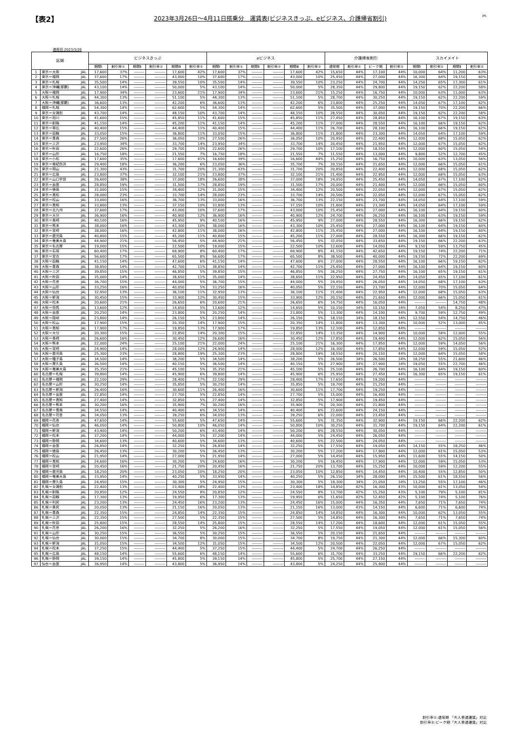【表2】
2023年3月26日～4月11日搭乗分　運賃表(ビジネスきっぷ、eビジネス、介護帰省割引)
JAL
適用日:2023/3/26
| 区間 | | | ビジネスきっぷ | | | | | | eビジネス | | | | | | 介護帰省割引 | | | | スカイメイト | | | |
| --- | --- | --- | --- | --- | --- | --- | --- | --- | --- | --- | --- | --- | --- | --- | --- | --- | --- | --- | --- | --- | --- | --- |
| | | | 期間Ⅰ | 割引率① | 期間Ⅱ | 割引率② | 期間Ⅲ | 割引率② | 期間Ⅰ | 割引率① | 期間Ⅱ | 割引率② | 期間Ⅲ | 割引率② | 通常期 | 割引率① | ピーク期 | 割引率② | 期間Ⅰ | 割引率① | 期間Ⅱ | 割引率② |
| 1 | 東京＝大阪 | JAL | 17,600 | 37% | ――― | ――― | 17,600 | 42% | 17,600 | 37% | ――― | ――― | 17,600 | 42% | 15,650 | 44% | 17,100 | 44% | 10,000 | 64% | 11,200 | 63% |
| 2 | 東京＝福岡 | JAL | 37,600 | 17% | ――― | ――― | 43,000 | 10% | 37,600 | 17% | ――― | ――― | 43,000 | 10% | 25,450 | 44% | 27,000 | 44% | 16,300 | 64% | 19,150 | 60% |
| 3 | 東京＝札幌 | JAL | 35,500 | 14% | ――― | ――― | 39,550 | 10% | 35,500 | 14% | ――― | ――― | 39,550 | 10% | 23,250 | 44% | 24,700 | 44% | 14,250 | 65% | 17,300 | 61% |
| 4 | 東京＝沖縄(那覇) | JAL | 43,100 | 14% | ――― | ――― | 50,000 | 5% | 43,100 | 14% | ――― | ――― | 50,000 | 5% | 28,350 | 44% | 29,800 | 44% | 19,150 | 62% | 22,200 | 58% |
| 5 | 大阪＝福岡 | JAL | 17,900 | 34% | ――― | ――― | 23,600 | 21% | 17,900 | 34% | ――― | ――― | 23,600 | 21% | 15,250 | 44% | 16,750 | 44% | 10,000 | 63% | 11,000 | 63% |
| 6 | 大阪＝札幌 | JAL | 44,300 | 13% | ――― | ――― | 51,100 | 5% | 44,300 | 13% | ――― | ――― | 51,100 | 5% | 28,700 | 44% | 30,250 | 44% | 19,150 | 62% | 22,200 | 59% |
| 7 | 大阪＝沖縄(那覇) | JAL | 36,600 | 13% | ――― | ――― | 42,200 | 6% | 36,600 | 13% | ――― | ――― | 42,200 | 6% | 23,800 | 44% | 25,250 | 44% | 14,050 | 67% | 17,100 | 62% |
| 8 | 福岡＝札幌 | JAL | 54,300 | 14% | ――― | ――― | 62,600 | 5% | 54,300 | 14% | ――― | ――― | 62,600 | 5% | 35,500 | 44% | 37,000 | 44% | 19,150 | 70% | 22,200 | 66% |
| 9 | 東京＝女満別 | JAL | 43,700 | 14% | ――― | ――― | 48,150 | 10% | 43,700 | 14% | ――― | ――― | 48,150 | 10% | 28,550 | 44% | 30,050 | 44% | 19,150 | 62% | 22,200 | 58% |
| 10 | 東京＝旭川 | JAL | 41,600 | 15% | ――― | ――― | 45,850 | 11% | 41,600 | 15% | ――― | ――― | 45,850 | 11% | 27,450 | 44% | 28,850 | 44% | 16,100 | 67% | 19,150 | 63% |
| 11 | 東京＝釧路 | JAL | 41,150 | 14% | ――― | ――― | 45,200 | 11% | 41,150 | 14% | ――― | ――― | 45,200 | 11% | 27,000 | 44% | 28,550 | 44% | 16,100 | 66% | 19,150 | 62% |
| 12 | 東京＝帯広 | JAL | 40,400 | 15% | ――― | ――― | 44,400 | 11% | 40,400 | 15% | ――― | ――― | 44,400 | 11% | 26,700 | 44% | 28,100 | 44% | 16,100 | 66% | 19,150 | 62% |
| 13 | 東京＝函館 | JAL | 33,050 | 15% | ――― | ――― | 36,800 | 11% | 33,050 | 15% | ――― | ――― | 36,800 | 11% | 21,800 | 44% | 23,300 | 44% | 14,050 | 64% | 17,100 | 59% |
| 14 | 東京＝青森 | JAL | 27,500 | 26% | ――― | ――― | 36,050 | 10% | 27,500 | 26% | ――― | ――― | 36,050 | 10% | 20,950 | 44% | 22,400 | 44% | 12,000 | 68% | 15,050 | 62% |
| 15 | 東京＝三沢 | JAL | 23,950 | 34% | ――― | ――― | 33,700 | 14% | 23,950 | 34% | ――― | ――― | 33,700 | 14% | 20,450 | 44% | 21,950 | 44% | 12,000 | 67% | 15,050 | 62% |
| 16 | 東京＝秋田 | JAL | 22,600 | 26% | ――― | ――― | 29,700 | 10% | 22,600 | 26% | ――― | ――― | 29,700 | 10% | 17,100 | 44% | 18,550 | 44% | 12,000 | 60% | 15,050 | 54% |
| 17 | 東京＝山形 | JAL | 16,750 | 18% | ――― | ――― | 21,550 | 7% | 16,750 | 18% | ――― | ――― | 21,550 | 7% | 11,550 | 44% | 13,000 | 44% | 9,800 | 52% | 12,700 | 45% |
| 18 | 東京＝小松 | JAL | 17,600 | 35% | ――― | ――― | 17,600 | 41% | 16,600 | 39% | ――― | ――― | 16,600 | 44% | 15,250 | 44% | 16,750 | 44% | 10,000 | 63% | 13,050 | 56% |
| 19 | 東京＝南紀白浜 | JAL | 29,400 | 18% | ――― | ――― | 36,200 | 6% | 23,050 | 36% | ――― | ――― | 35,700 | 7% | 20,150 | 44% | 21,650 | 44% | 12,000 | 66% | 15,050 | 61% |
| 20 | 東京＝岡山 | JAL | 21,300 | 43% | ――― | ――― | 31,700 | 20% | 21,300 | 43% | ――― | ――― | 31,700 | 20% | 20,850 | 44% | 22,400 | 44% | 12,000 | 68% | 15,050 | 62% |
| 21 | 東京＝広島 | JAL | 23,800 | 37% | ――― | ――― | 32,100 | 21% | 23,800 | 37% | ――― | ――― | 32,100 | 21% | 21,400 | 44% | 22,950 | 44% | 12,000 | 68% | 15,050 | 63% |
| 22 | 東京＝山口宇部 | JAL | 26,600 | 38% | ――― | ――― | 37,000 | 18% | 26,600 | 38% | ――― | ――― | 37,000 | 18% | 24,050 | 44% | 25,450 | 44% | 14,050 | 67% | 17,100 | 62% |
| 23 | 東京＝出雲 | JAL | 28,850 | 19% | ――― | ――― | 31,500 | 17% | 28,850 | 19% | ――― | ――― | 31,500 | 17% | 20,000 | 44% | 21,400 | 44% | 12,000 | 66% | 15,050 | 60% |
| 24 | 東京＝徳島 | JAL | 31,000 | 15% | ――― | ――― | 34,400 | 12% | 31,000 | 15% | ――― | ――― | 34,400 | 12% | 20,500 | 44% | 22,050 | 44% | 12,000 | 67% | 15,050 | 62% |
| 25 | 東京＝高松 | JAL | 28,000 | 23% | ――― | ――― | 33,700 | 14% | 28,000 | 23% | ――― | ――― | 33,700 | 14% | 20,500 | 44% | 22,050 | 44% | 12,000 | 67% | 15,050 | 62% |
| 26 | 東京＝松山 | JAL | 33,000 | 16% | ――― | ――― | 36,700 | 13% | 33,000 | 16% | ――― | ――― | 36,700 | 13% | 22,150 | 44% | 23,700 | 44% | 14,050 | 64% | 17,100 | 59% |
| 27 | 東京＝高知 | JAL | 33,800 | 13% | ――― | ――― | 37,150 | 10% | 33,800 | 13% | ――― | ――― | 37,150 | 10% | 21,800 | 44% | 23,300 | 44% | 14,050 | 64% | 17,100 | 59% |
| 28 | 東京＝北九州 | JAL | 37,600 | 17% | ――― | ――― | 43,000 | 10% | 37,600 | 17% | ――― | ――― | 43,000 | 10% | 25,450 | 44% | 27,000 | 44% | 16,100 | 64% | 19,150 | 60% |
| 29 | 東京＝大分 | JAL | 36,900 | 16% | ――― | ――― | 40,900 | 12% | 36,900 | 16% | ――― | ――― | 40,900 | 12% | 24,700 | 44% | 26,250 | 44% | 16,100 | 63% | 19,150 | 59% |
| 30 | 東京＝長崎 | JAL | 40,100 | 16% | ――― | ――― | 45,950 | 9% | 40,100 | 16% | ――― | ――― | 45,950 | 9% | 27,000 | 44% | 28,550 | 44% | 16,300 | 66% | 19,150 | 62% |
| 31 | 東京＝熊本 | JAL | 38,000 | 16% | ――― | ――― | 43,300 | 10% | 38,000 | 16% | ――― | ――― | 43,300 | 10% | 25,450 | 44% | 27,000 | 44% | 16,100 | 64% | 19,150 | 60% |
| 32 | 東京＝宮崎 | JAL | 38,000 | 16% | ――― | ――― | 42,800 | 11% | 38,000 | 16% | ――― | ――― | 42,800 | 11% | 25,450 | 44% | 27,000 | 44% | 16,100 | 64% | 19,150 | 60% |
| 33 | 東京＝鹿児島 | JAL | 40,800 | 15% | ――― | ――― | 45,200 | 11% | 40,800 | 15% | ――― | ――― | 45,200 | 11% | 27,000 | 44% | 28,550 | 44% | 16,300 | 66% | 19,150 | 62% |
| 34 | 東京＝奄美大島 | JAL | 44,900 | 21% | ――― | ――― | 56,450 | 5% | 44,900 | 21% | ――― | ――― | 56,450 | 5% | 32,050 | 44% | 33,650 | 44% | 19,150 | 66% | 22,200 | 63% |
| 35 | 東京＝名古屋 | JAL | 19,000 | 15% | ――― | ――― | 22,500 | 10% | 19,000 | 15% | ――― | ――― | 22,500 | 10% | 12,600 | 44% | 14,050 | 44% | 9,150 | 59% | 13,750 | 45% |
| 36 | 東京＝石垣 | JAL | 60,400 | 17% | ――― | ――― | 69,900 | 8% | 60,400 | 17% | ――― | ――― | 69,900 | 8% | 41,150 | 44% | 42,650 | 44% | 19,150 | 74% | 22,200 | 71% |
| 37 | 東京＝宮古 | JAL | 56,600 | 17% | ――― | ――― | 65,500 | 8% | 56,600 | 17% | ――― | ――― | 65,500 | 8% | 38,500 | 44% | 40,000 | 44% | 19,150 | 72% | 22,200 | 69% |
| 38 | 大阪＝函館 | JAL | 41,150 | 14% | ――― | ――― | 47,600 | 6% | 41,150 | 14% | ――― | ――― | 47,600 | 6% | 27,000 | 44% | 28,550 | 44% | 16,100 | 66% | 19,150 | 62% |
| 39 | 大阪＝青森 | JAL | 38,850 | 14% | ――― | ――― | 42,700 | 11% | 38,850 | 14% | ――― | ――― | 42,700 | 11% | 25,450 | 44% | 27,000 | 44% | 16,100 | 64% | 19,150 | 60% |
| 40 | 大阪＝三沢 | JAL | 39,850 | 15% | ――― | ――― | 46,850 | 5% | 39,850 | 15% | ――― | ――― | 46,850 | 5% | 26,250 | 44% | 27,750 | 44% | 16,100 | 65% | 19,150 | 61% |
| 41 | 大阪＝秋田 | JAL | 35,000 | 14% | ――― | ――― | 38,650 | 11% | 35,000 | 14% | ――― | ――― | 38,650 | 11% | 22,950 | 44% | 24,450 | 44% | 14,050 | 65% | 17,100 | 61% |
| 42 | 大阪＝花巻 | JAL | 36,700 | 15% | ――― | ――― | 44,000 | 5% | 36,700 | 15% | ――― | ――― | 44,000 | 5% | 24,450 | 44% | 26,050 | 44% | 14,050 | 68% | 17,100 | 63% |
| 43 | 大阪＝山形 | JAL | 33,250 | 16% | ――― | ――― | 40,050 | 5% | 33,250 | 16% | ――― | ――― | 40,050 | 5% | 22,150 | 44% | 23,700 | 44% | 12,000 | 70% | 15,050 | 64% |
| 44 | 大阪＝仙台 | JAL | 32,950 | 13% | ――― | ――― | 36,100 | 11% | 32,950 | 13% | ――― | ――― | 36,100 | 11% | 21,400 | 44% | 22,950 | 44% | 12,000 | 68% | 15,050 | 63% |
| 45 | 大阪＝新潟 | JAL | 30,450 | 15% | ――― | ――― | 33,900 | 12% | 30,450 | 15% | ――― | ――― | 33,900 | 12% | 20,150 | 44% | 21,650 | 44% | 12,000 | 66% | 15,050 | 61% |
| 46 | 大阪＝松本 | JAL | 20,600 | 21% | ――― | ――― | 26,650 | 6% | 20,600 | 21% | ――― | ――― | 26,650 | 6% | 14,750 | 44% | 16,050 | 44% | ――― | ――― | 14,750 | 48% |
| 47 | 大阪＝但馬 | JAL | 13,600 | 12% | ――― | ――― | 14,650 | 5% | 13,600 | 12% | ――― | ――― | 14,650 | 5% | 10,150 | 34% | 10,150 | 34% | 7,050 | 54% | 8,250 | 47% |
| 48 | 大阪＝出雲 | JAL | 20,250 | 14% | ――― | ――― | 23,800 | 5% | 20,250 | 14% | ――― | ――― | 23,800 | 5% | 13,300 | 44% | 14,100 | 44% | 9,700 | 59% | 12,750 | 49% |
| 49 | 大阪＝隠岐 | JAL | 23,800 | 14% | ――― | ――― | 26,150 | 5% | 23,800 | 14% | ――― | ――― | 26,150 | 5% | 18,150 | 34% | 18,150 | 34% | 12,550 | 54% | 14,750 | 46% |
| 50 | 大阪＝松山 | JAL | 17,900 | 15% | ――― | ――― | 20,350 | 14% | 17,900 | 15% | ――― | ――― | 20,350 | 14% | 11,800 | 44% | 13,300 | 44% | 10,000 | 52% | 13,000 | 45% |
| 51 | 大阪＝高知 | JAL | 17,900 | 17% | ――― | ――― | 19,850 | 13% | 17,900 | 17% | ――― | ――― | 19,850 | 13% | 12,100 | 44% | 12,850 | 44% | ――― | ――― | ――― | ――― |
| 52 | 大阪＝大分 | JAL | 20,300 | 15% | ――― | ――― | 22,850 | 14% | 20,300 | 15% | ――― | ――― | 22,850 | 14% | 13,350 | 44% | 14,900 | 44% | 10,000 | 58% | 12,000 | 55% |
| 53 | 大阪＝長崎 | JAL | 26,600 | 16% | ――― | ――― | 30,450 | 12% | 26,600 | 16% | ――― | ――― | 30,450 | 12% | 17,850 | 44% | 19,400 | 44% | 12,000 | 62% | 15,050 | 56% |
| 54 | 大阪＝熊本 | JAL | 22,000 | 24% | ――― | ――― | 25,100 | 21% | 22,000 | 24% | ――― | ――― | 25,100 | 21% | 16,300 | 44% | 17,850 | 44% | 12,000 | 59% | 14,050 | 56% |
| 55 | 大阪＝宮崎 | JAL | 24,900 | 14% | ――― | ――― | 28,000 | 12% | 24,900 | 14% | ――― | ――― | 28,000 | 12% | 16,300 | 44% | 17,850 | 44% | 12,000 | 59% | 15,050 | 52% |
| 56 | 大阪＝鹿児島 | JAL | 25,300 | 23% | ――― | ――― | 28,800 | 19% | 25,300 | 23% | ――― | ――― | 28,800 | 19% | 18,550 | 44% | 20,150 | 44% | 12,000 | 64% | 15,050 | 58% |
| 57 | 大阪＝種子島 | JAL | 34,500 | 14% | ――― | ――― | 38,200 | 5% | 34,500 | 14% | ――― | ――― | 38,200 | 5% | 26,500 | 34% | 26,500 | 34% | 18,250 | 55% | 21,600 | 46% |
| 58 | 大阪＝屋久島 | JAL | 36,500 | 14% | ――― | ――― | 40,150 | 5% | 36,500 | 14% | ――― | ――― | 40,150 | 5% | 27,900 | 34% | 27,900 | 34% | 19,050 | 55% | 22,700 | 46% |
| 59 | 大阪＝奄美大島 | JAL | 35,350 | 21% | ――― | ――― | 45,100 | 5% | 35,350 | 21% | ――― | ――― | 45,100 | 5% | 25,100 | 44% | 26,700 | 44% | 16,100 | 64% | 19,150 | 60% |
| 60 | 名古屋＝札幌 | JAL | 39,800 | 14% | ――― | ――― | 45,900 | 6% | 39,800 | 14% | ――― | ――― | 45,900 | 6% | 25,950 | 44% | 27,450 | 44% | 16,300 | 65% | 19,150 | 61% |
| 61 | 名古屋＝福岡 | JAL | 22,100 | 29% | ――― | ――― | 28,400 | 17% | 22,100 | 29% | ――― | ――― | 28,400 | 17% | 17,650 | 44% | 19,200 | 44% | ――― | ――― | ――― | ――― |
| 62 | 名古屋＝山形 | JAL | 30,250 | 14% | ――― | ――― | 35,850 | 5% | 30,250 | 14% | ――― | ――― | 35,850 | 5% | 19,700 | 44% | 21,250 | 44% | ――― | ――― | ――― | ――― |
| 63 | 名古屋＝新潟 | JAL | 26,400 | 16% | ――― | ――― | 30,600 | 11% | 26,400 | 16% | ――― | ――― | 30,600 | 11% | 17,700 | 44% | 19,250 | 44% | ――― | ――― | ――― | ――― |
| 64 | 名古屋＝出雲 | JAL | 22,850 | 14% | ――― | ――― | 27,700 | 5% | 22,850 | 14% | ――― | ――― | 27,700 | 5% | 15,000 | 44% | 16,400 | 44% | ――― | ――― | ――― | ――― |
| 65 | 名古屋＝高知 | JAL | 27,400 | 14% | ――― | ――― | 32,850 | 5% | 27,400 | 14% | ――― | ――― | 32,850 | 5% | 17,900 | 44% | 19,450 | 44% | ――― | ――― | ――― | ――― |
| 66 | 名古屋＝熊本 | JAL | 30,200 | 16% | ――― | ――― | 35,900 | 7% | 30,200 | 16% | ――― | ――― | 35,900 | 7% | 20,300 | 44% | 21,800 | 44% | ――― | ――― | ――― | ――― |
| 67 | 名古屋＝青森 | JAL | 34,550 | 14% | ――― | ――― | 40,400 | 6% | 34,550 | 14% | ――― | ――― | 40,400 | 6% | 22,600 | 44% | 24,150 | 44% | ――― | ――― | ――― | ――― |
| 68 | 名古屋＝花巻 | JAL | 34,050 | 13% | ――― | ――― | 39,250 | 6% | 34,050 | 13% | ――― | ――― | 39,250 | 6% | 22,000 | 44% | 23,450 | 44% | ――― | ――― | ――― | ――― |
| 69 | 福岡＝花巻 | JAL | 47,650 | 14% | ――― | ――― | 55,600 | 5% | 47,650 | 14% | ――― | ――― | 55,600 | 5% | 31,350 | 44% | 32,900 | 44% | 19,150 | 66% | 22,200 | 62% |
| 70 | 福岡＝仙台 | JAL | 46,050 | 14% | ――― | ――― | 50,800 | 10% | 46,050 | 14% | ――― | ――― | 50,800 | 10% | 30,250 | 44% | 31,700 | 44% | 19,150 | 64% | 22,200 | 61% |
| 71 | 福岡＝新潟 | JAL | 43,400 | 14% | ――― | ――― | 50,200 | 6% | 43,400 | 14% | ――― | ――― | 50,200 | 6% | 28,550 | 44% | 30,050 | 44% | ――― | ――― | ――― | ――― |
| 72 | 福岡＝松本 | JAL | 37,200 | 14% | ――― | ――― | 44,000 | 5% | 37,200 | 14% | ――― | ――― | 44,000 | 5% | 24,450 | 44% | 26,050 | 44% | ――― | ――― | ――― | ――― |
| 73 | 福岡＝静岡 | JAL | 34,600 | 13% | ――― | ――― | 40,600 | 5% | 34,600 | 13% | ――― | ――― | 40,600 | 5% | 22,500 | 44% | 24,050 | 44% | ――― | ――― | ――― | ――― |
| 74 | 福岡＝出雲 | JAL | 26,850 | 14% | ――― | ――― | 32,250 | 5% | 26,850 | 14% | ――― | ――― | 32,250 | 5% | 17,550 | 44% | 19,050 | 44% | 14,150 | 55% | 18,250 | 46% |
| 75 | 福岡＝徳島 | JAL | 26,450 | 13% | ――― | ――― | 30,200 | 5% | 26,450 | 13% | ――― | ――― | 30,200 | 5% | 17,200 | 44% | 17,900 | 44% | 12,000 | 61% | 15,050 | 53% |
| 76 | 福岡＝松山 | JAL | 21,950 | 14% | ――― | ――― | 27,000 | 5% | 21,950 | 14% | ――― | ――― | 27,000 | 5% | 14,450 | 44% | 15,950 | 44% | 11,600 | 55% | 14,150 | 50% |
| 77 | 福岡＝高知 | JAL | 24,600 | 16% | ――― | ――― | 30,200 | 5% | 24,600 | 16% | ――― | ――― | 30,200 | 5% | 16,450 | 44% | 17,900 | 44% | 12,000 | 59% | 15,050 | 53% |
| 78 | 福岡＝宮崎 | JAL | 20,450 | 16% | ――― | ――― | 21,750 | 20% | 20,450 | 16% | ――― | ――― | 21,750 | 20% | 13,700 | 44% | 15,250 | 44% | 10,000 | 59% | 12,200 | 55% |
| 79 | 福岡＝鹿児島 | JAL | 18,250 | 20% | ――― | ――― | 23,050 | 10% | 18,250 | 20% | ――― | ――― | 23,050 | 10% | 12,850 | 44% | 14,450 | 44% | 10,400 | 55% | 12,850 | 50% |
| 80 | 福岡＝奄美大島 | JAL | 33,950 | 14% | ――― | ――― | 40,250 | 5% | 33,950 | 14% | ――― | ――― | 40,250 | 5% | 26,150 | 34% | 28,000 | 34% | 15,500 | 61% | 18,550 | 56% |
| 81 | 福岡＝屋久島 | JAL | 24,950 | 15% | ――― | ――― | 30,300 | 5% | 24,950 | 15% | ――― | ――― | 30,300 | 5% | 19,300 | 34% | 21,050 | 34% | 13,250 | 55% | 17,100 | 46% |
| 82 | 札幌＝女満別 | JAL | 22,400 | 13% | ――― | ――― | 23,400 | 18% | 22,400 | 13% | ――― | ――― | 23,400 | 18% | 14,850 | 42% | 16,300 | 43% | 10,000 | 61% | 13,050 | 54% |
| 83 | 札幌＝釧路 | JAL | 20,850 | 12% | ――― | ――― | 24,550 | 8% | 20,850 | 12% | ――― | ――― | 24,550 | 8% | 13,700 | 42% | 15,250 | 43% | 5,100 | 79% | 5,100 | 81% |
| 84 | 札幌＝函館 | JAL | 17,300 | 13% | ――― | ――― | 19,950 | 6% | 17,300 | 13% | ――― | ――― | 19,950 | 6% | 11,650 | 42% | 12,450 | 42% | 5,100 | 74% | 5,100 | 76% |
| 85 | 札幌＝利尻 | JAL | 23,200 | 13% | ――― | ――― | 24,450 | 16% | 23,200 | 13% | ――― | ――― | 24,450 | 16% | 15,000 | 44% | 16,350 | 44% | 7,650 | 71% | 7,650 | 74% |
| 86 | 札幌＝奥尻 | JAL | 20,050 | 13% | ――― | ――― | 21,150 | 16% | 20,050 | 13% | ――― | ――― | 21,150 | 16% | 13,000 | 43% | 14,150 | 44% | 6,600 | 71% | 6,600 | 74% |
| 87 | 札幌＝青森 | JAL | 22,350 | 15% | ――― | ――― | 24,850 | 14% | 22,350 | 15% | ――― | ――― | 24,850 | 14% | 14,850 | 44% | 16,300 | 44% | 10,000 | 62% | 13,050 | 55% |
| 88 | 札幌＝三沢 | JAL | 22,350 | 15% | ――― | ――― | 27,500 | 5% | 22,350 | 15% | ――― | ――― | 27,500 | 5% | 14,850 | 44% | 16,300 | 44% | 7,650 | 71% | 7,650 | 74% |
| 89 | 札幌＝秋田 | JAL | 25,800 | 15% | ――― | ――― | 28,550 | 14% | 25,800 | 15% | ――― | ――― | 28,550 | 14% | 17,200 | 44% | 18,600 | 44% | 12,000 | 61% | 15,050 | 55% |
| 90 | 札幌＝花巻 | JAL | 26,200 | 16% | ――― | ――― | 32,250 | 5% | 26,200 | 16% | ――― | ――― | 32,250 | 5% | 17,550 | 44% | 19,050 | 44% | 12,000 | 61% | 15,050 | 56% |
| 91 | 札幌＝山形 | JAL | 30,250 | 15% | ――― | ――― | 36,550 | 5% | 30,250 | 15% | ――― | ――― | 36,550 | 5% | 20,150 | 44% | 21,650 | 44% | ――― | ――― | ――― | ――― |
| 92 | 札幌＝仙台 | JAL | 30,000 | 15% | ――― | ――― | 34,700 | 8% | 30,000 | 15% | ――― | ――― | 34,700 | 8% | 19,750 | 44% | 21,300 | 44% | 12,000 | 66% | 15,300 | 60% |
| 93 | 札幌＝新潟 | JAL | 31,050 | 15% | ――― | ――― | 34,500 | 12% | 31,050 | 15% | ――― | ――― | 34,500 | 12% | 20,500 | 44% | 22,050 | 44% | 12,000 | 67% | 15,050 | 62% |
| 94 | 札幌＝松本 | JAL | 37,250 | 15% | ――― | ――― | 44,400 | 5% | 37,250 | 15% | ――― | ――― | 44,400 | 5% | 24,700 | 44% | 26,250 | 44% | ――― | ――― | ――― | ――― |
| 95 | 札幌＝広島 | JAL | 48,150 | 14% | ――― | ――― | 55,600 | 6% | 48,150 | 14% | ――― | ――― | 55,600 | 6% | 31,700 | 44% | 33,250 | 44% | 19,150 | 66% | 22,200 | 62% |
| 96 | 札幌＝静岡 | JAL | 39,150 | 14% | ――― | ――― | 45,800 | 5% | 39,150 | 14% | ――― | ――― | 45,800 | 5% | 25,700 | 44% | 27,150 | 44% | ――― | ――― | ――― | ――― |
| 97 | 仙台＝出雲 | JAL | 36,950 | 14% | ――― | ――― | 43,800 | 5% | 36,950 | 14% | ――― | ――― | 43,800 | 5% | 24,250 | 44% | 25,900 | 44% | ――― | ――― | ――― | ――― |
割引率①:通常期 「大人普通運賃」対比
割引率②:ピーク期「大人普通運賃」対比